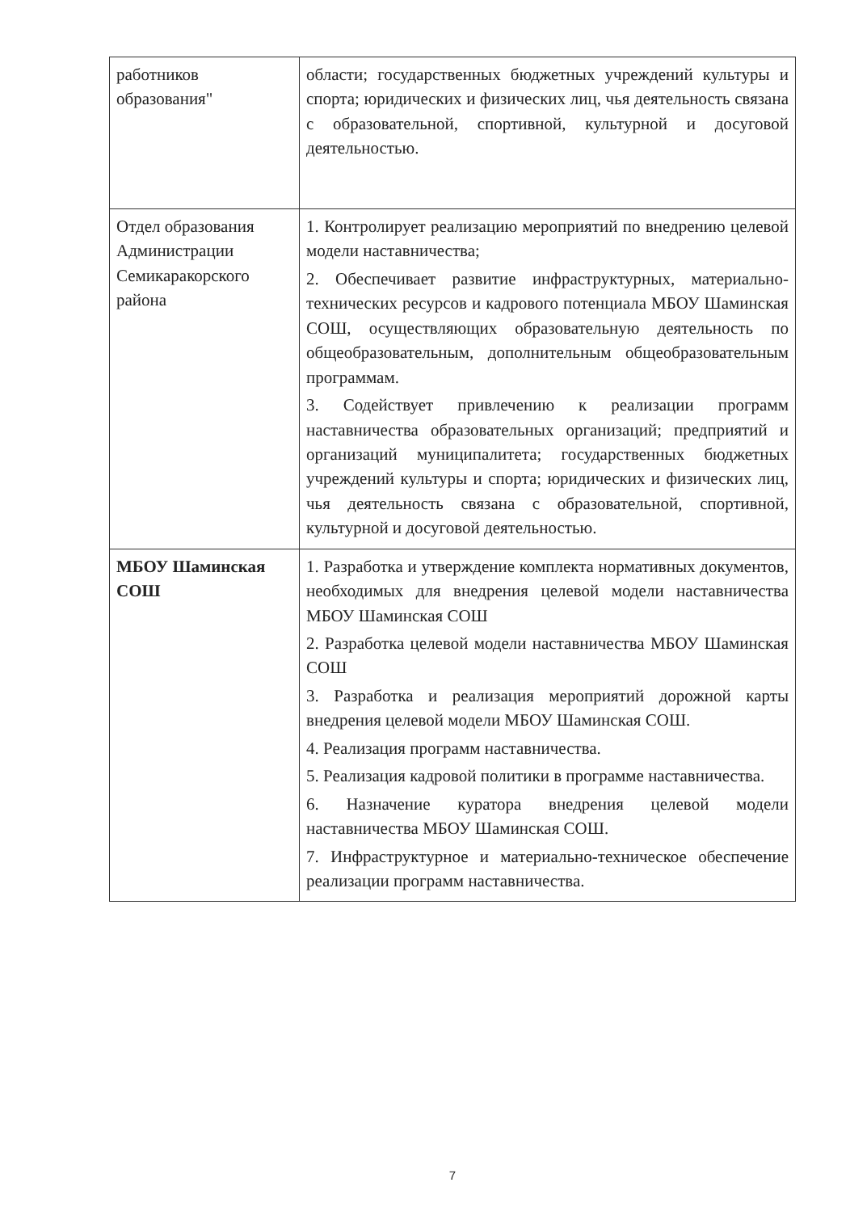| работников образования" | области; государственных бюджетных учреждений культуры и спорта; юридических и физических лиц, чья деятельность связана с образовательной, спортивной, культурной и досуговой деятельностью. |
| Отдел образования Администрации Семикаракорского района | 1. Контролирует реализацию мероприятий по внедрению целевой модели наставничества; 2. Обеспечивает развитие инфраструктурных, материально-технических ресурсов и кадрового потенциала МБОУ Шаминская СОШ, осуществляющих образовательную деятельность по общеобразовательным, дополнительным общеобразовательным программам. 3. Содействует привлечению к реализации программ наставничества образовательных организаций; предприятий и организаций муниципалитета; государственных бюджетных учреждений культуры и спорта; юридических и физических лиц, чья деятельность связана с образовательной, спортивной, культурной и досуговой деятельностью. |
| МБОУ Шаминская СОШ | 1. Разработка и утверждение комплекта нормативных документов, необходимых для внедрения целевой модели наставничества МБОУ Шаминская СОШ 2. Разработка целевой модели наставничества МБОУ Шаминская СОШ 3. Разработка и реализация мероприятий дорожной карты внедрения целевой модели МБОУ Шаминская СОШ. 4. Реализация программ наставничества. 5. Реализация кадровой политики в программе наставничества. 6. Назначение куратора внедрения целевой модели наставничества МБОУ Шаминская СОШ. 7. Инфраструктурное и материально-техническое обеспечение реализации программ наставничества. |
7